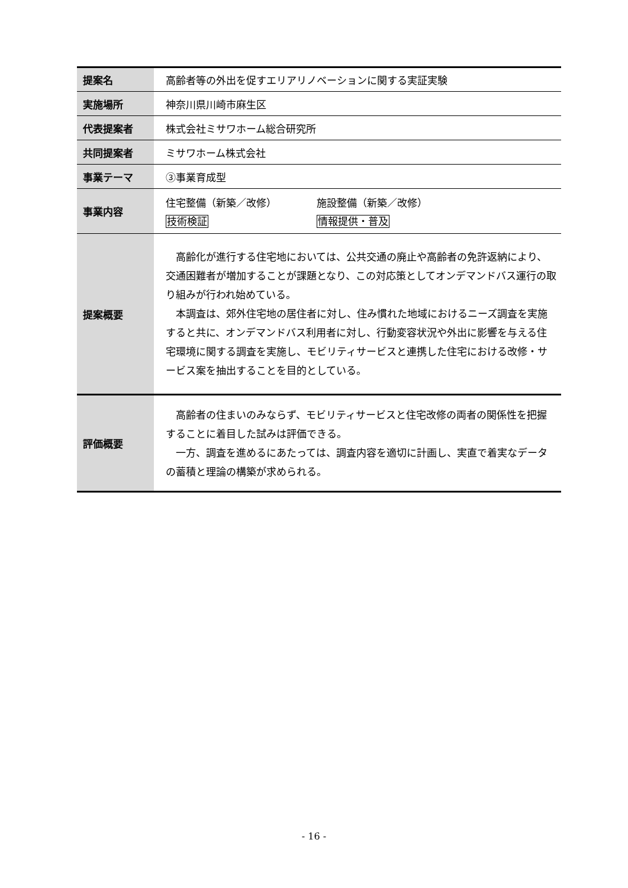| 提案名 | 高齢者等の外出を促すエリアリノベーションに関する実証実験 |
| 実施場所 | 神奈川県川崎市麻生区 |
| 代表提案者 | 株式会社ミサワホーム総合研究所 |
| 共同提案者 | ミサワホーム株式会社 |
| 事業テーマ | ③事業育成型 |
| 事業内容 | 住宅整備（新築／改修） 施設整備（新築／改修） 技術検証 情報提供・普及 |
| 提案概要 | 高齢化が進行する住宅地においては、公共交通の廃止や高齢者の免許返納により、交通困難者が増加することが課題となり、この対応策としてオンデマンドバス運行の取り組みが行われ始めている。 本調査は、郊外住宅地の居住者に対し、住み慣れた地域におけるニーズ調査を実施すると共に、オンデマンドバス利用者に対し、行動変容状況や外出に影響を与える住宅環境に関する調査を実施し、モビリティサービスと連携した住宅における改修・サービス案を抽出することを目的としている。 |
| 評価概要 | 高齢者の住まいのみならず、モビリティサービスと住宅改修の両者の関係性を把握することに着目した試みは評価できる。 一方、調査を進めるにあたっては、調査内容を適切に計画し、実直で着実なデータの蓄積と理論の構築が求められる。 |
- 16 -